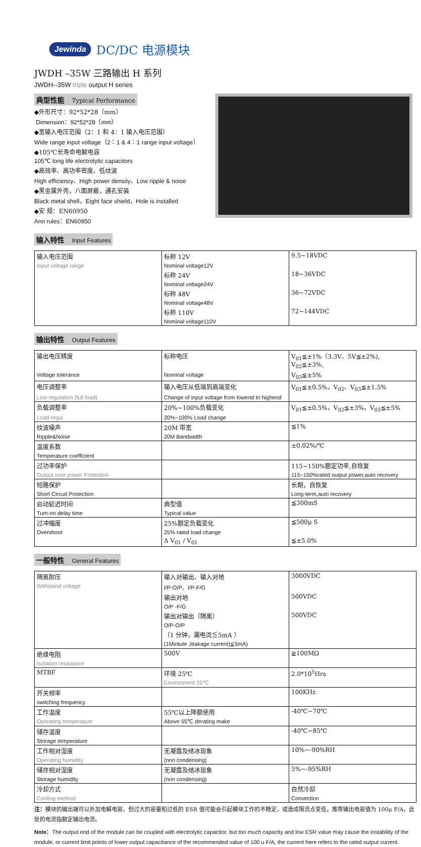Jewinda DC/DC 电源模块
JWDH –35W 三路输出 H 系列
JWDH--35W triple output H series
典型性能 Typical Performance
◆外形尺寸：92*52*28（mm）
Dimension：92*52*28（mm）
◆宽输入电压范围（2：1 和 4：1 输入电压范围）
Wide range input voltage（2：1 & 4：1 range input voltage）
◆105℃长寿命电解电容
105℃ long life electrolytic capacitors
◆高效率、高功率密度、低纹波
High efficiency、High power density、Low ripple & noise
◆黑金属外壳，八面屏蔽，通孔安装
Black metal shell，Eight face shield，Hole is installed
◆安 规：EN60950
Ann rules：EN60950
输入特性 Input Features
| 输入电压范围 | 标称 12V | 9.5~18VDC |
| Input voltage range | Nominal voltage12V | |
| | 标称 24V | 18~36VDC |
| | Nominal voltage24V | |
| | 标称 48V | 36~72VDC |
| | Nominal voltage48V | |
| | 标称 110V | 72~144VDC |
| | Nominal voltage110V | |
输出特性 Output Features
| 输出电压精度 | 标称电压 | V<sub>01</sub>≦±1%（3.3V、5V≦±2%), V<sub>02</sub>≦±3%, |
| Voltage tolerance | Nominal voltage | V<sub>03</sub>≦±5% |
| 电压调整率 | 输入电压从低端到高端变化 | V<sub>01</sub>≦±0.5%，V<sub>02</sub>、V<sub>03</sub>≦±1.5% |
| Line regulation (full load) | Change of input voltage from lowend to highend | |
| 负载调整率 | 20%~100%负载变化 | V<sub>01</sub>≦±0.5%，V<sub>02</sub>≦±3%，V<sub>03</sub>≦±5% |
| Load regul | 20%~100% Load change | |
| 纹波噪声 | 20M 带宽 | ≦1% |
| Ripple&Noise | 20M Bandwidth | |
| 温度系数 | | ±0.02%/℃ |
| Temperature coefficient | | |
| 过功率保护 | | 115~150%额定功率,自恢复 |
| Output over power Protection | | 115~150%rated output power,auto recovery |
| 短路保护 | | 长期，自恢复 |
| Short Circuit Protection | | Long-term,auto recovery |
| 启动延迟时间 | 典型值 | ≦300mS |
| Turn-on delay time | Typical value | |
| 过冲幅度 | 25%额定负载变化 | ≦500μ S |
| Overshoot | 25% rated load change | |
| | Δ V<sub>01</sub> / V<sub>01</sub> | ≦±5.0% |
一般特性 General Features
| 隔离耐压 | 输入对输出、输入对地 | 3000VDC |
| Withstand voltage | I/P-O/P、I/P-F/G | |
| | 输出对地 | 500VDC |
| | O/P -F/G | |
| | 输出对输出（隔离） | 500VDC |
| | O/P-O/P | |
| | （1 分钟，漏电流≦5mA ） | |
| | (1Mintute ,leakage current)≦5mA) | |
| 绝缘电阻 | 500V | ≧100MΩ |
| Isolation resistance | | |
| MTBF | 环境 25℃ | 2.0*10<sup>5</sup>Hrs |
| | Environment 25℃ | |
| 开关频率 | | 100KHz |
| switching frequency | | |
| 工作温度 | 55℃以上降额使用 | -40℃~70℃ |
| Operating temperature | Above 55℃ derating make | |
| 储存温度 | | -40℃~85℃ |
| Storage temperature | | |
| 工作相对湿度 | 无凝露及结冰现象 | 10%~-90%RH |
| Operating humidity | (non condensing) | |
| 储存相对湿度 | 无凝露及结冰现象 | 5%~-95%RH |
| Storage humidity | (non condensing) | |
| 冷却方式 | | 自然冷却 |
| Cooling method | | Convection |
注：模块的输出端可以外加电解电容，但过大的容量和过低的 ESR 值可能会引起模块工作的不稳定，或造成限流点变低，推荐输出电容值为 100μ F/A，此处的电流指额定输出电流。
Note：The output end of the module can be coupled with electrolytic capacitor, but too much capacity and low ESR value may cause the instability of the module, or current limit points of lower output capacitance of the recommended value of 100 u F/A, the current here refers to the rated output current.